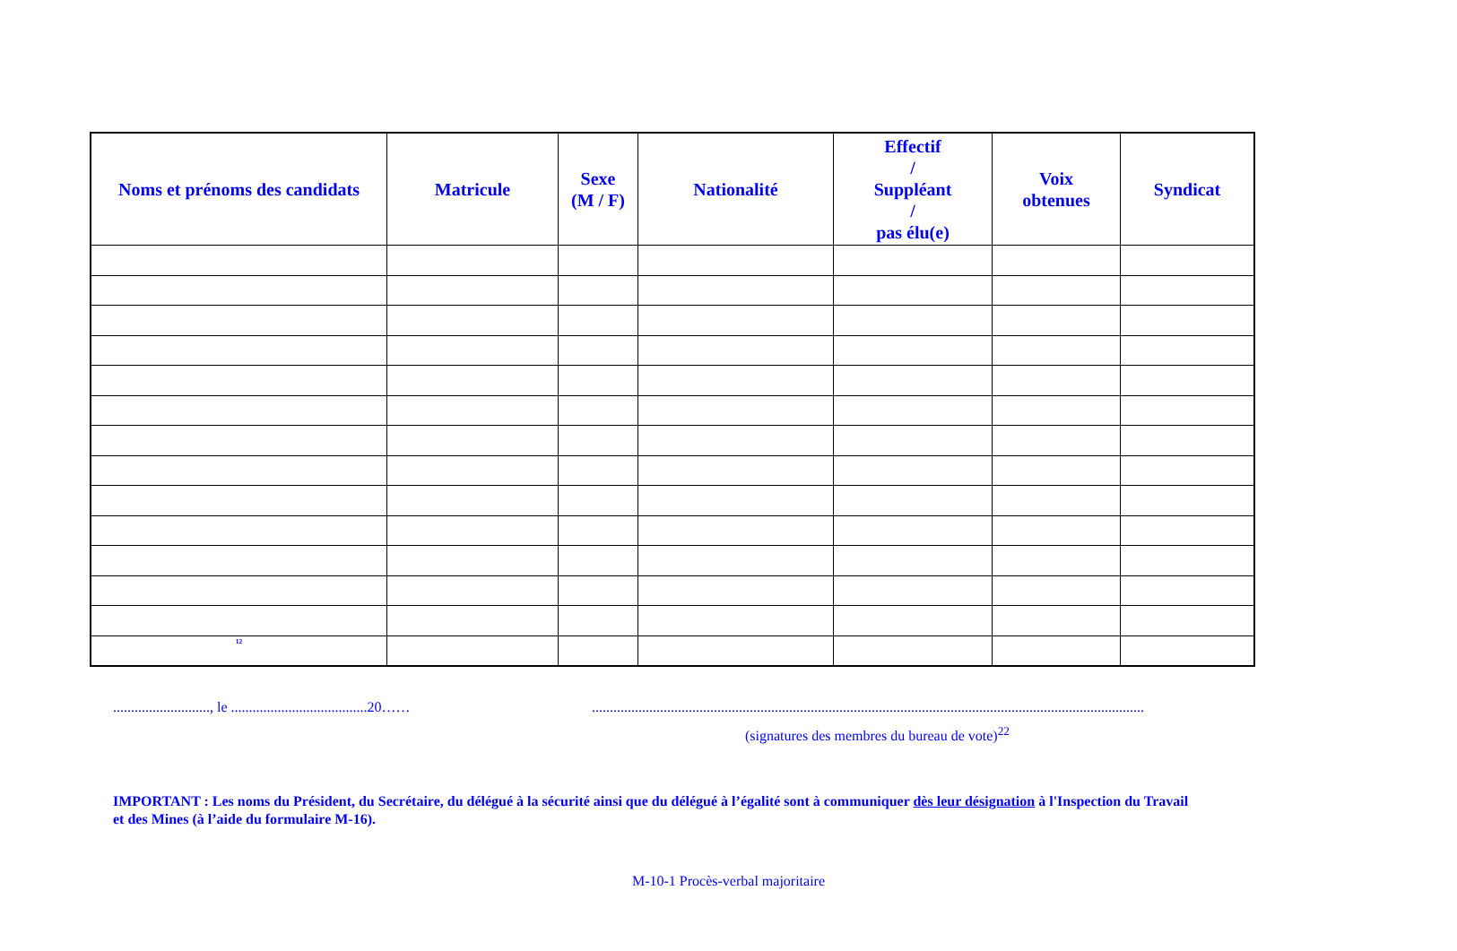| Noms et prénoms des candidats | Matricule | Sexe (M / F) | Nationalité | Effectif / Suppléant / pas élu(e) | Voix obtenues | Syndicat |
| --- | --- | --- | --- | --- | --- | --- |
| <sup>12</sup> | | | | | | |
..........................., le ......................................20…… ..........................................................................................................................................................
(signatures des membres du bureau de vote)<sup>22</sup>
IMPORTANT : Les noms du Président, du Secrétaire, du délégué à la sécurité ainsi que du délégué à l’égalité sont à communiquer dès leur désignation à l'Inspection du Travail et des Mines (à l’aide du formulaire M-16).
M-10-1 Procès-verbal majoritaire